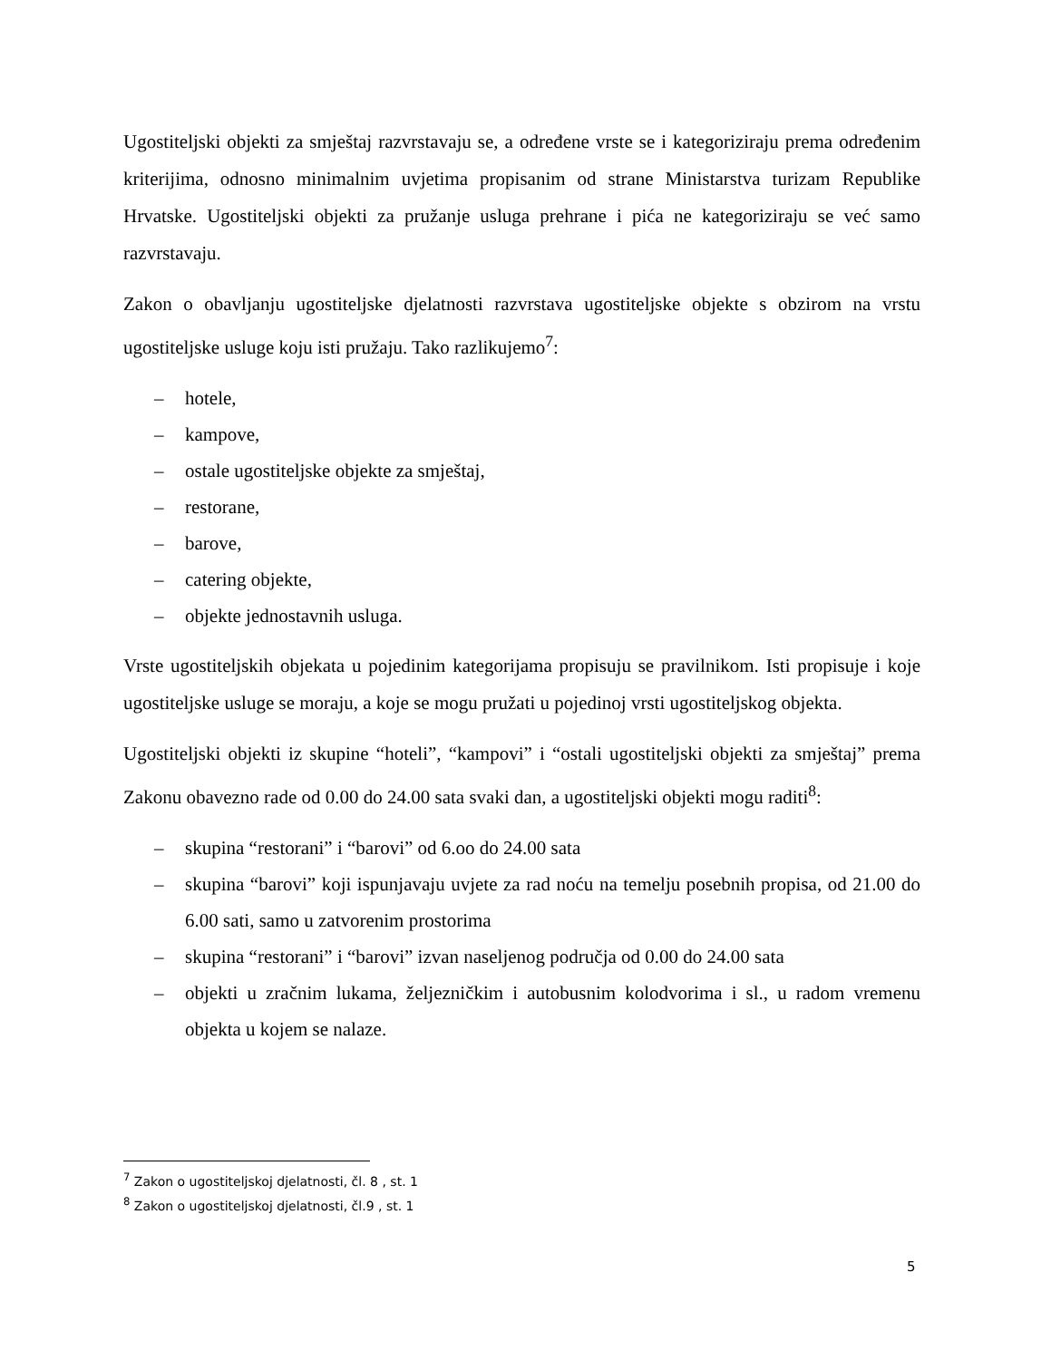Ugostiteljski objekti za smještaj razvrstavaju se, a određene vrste se i kategoriziraju prema određenim kriterijima, odnosno minimalnim uvjetima propisanim od strane Ministarstva turizam Republike Hrvatske. Ugostiteljski objekti za pružanje usluga prehrane i pića ne kategoriziraju se već samo razvrstavaju.
Zakon o obavljanju ugostiteljske djelatnosti razvrstava ugostiteljske objekte s obzirom na vrstu ugostiteljske usluge koju isti pružaju. Tako razlikujemo<sup>7</sup>:
– hotele,
– kampove,
– ostale ugostiteljske objekte za smještaj,
– restorane,
– barove,
– catering objekte,
– objekte jednostavnih usluga.
Vrste ugostiteljskih objekata u pojedinim kategorijama propisuju se pravilnikom. Isti propisuje i koje ugostiteljske usluge se moraju, a koje se mogu pružati u pojedinoj vrsti ugostiteljskog objekta.
Ugostiteljski objekti iz skupine “hoteli”, “kampovi” i “ostali ugostiteljski objekti za smještaj” prema Zakonu obavezno rade od 0.00 do 24.00 sata svaki dan, a ugostiteljski objekti mogu raditi<sup>8</sup>:
– skupina “restorani” i “barovi” od 6.oo do 24.00 sata
– skupina “barovi” koji ispunjavaju uvjete za rad noću na temelju posebnih propisa, od 21.00 do 6.00 sati, samo u zatvorenim prostorima
– skupina “restorani” i “barovi” izvan naseljenog područja od 0.00 do 24.00 sata
– objekti u zračnim lukama, željezničkim i autobusnim kolodvorima i sl., u radom vremenu objekta u kojem se nalaze.
<sup>7</sup> Zakon o ugostiteljskoj djelatnosti, čl. 8 , st. 1
<sup>8</sup> Zakon o ugostiteljskoj djelatnosti, čl.9 , st. 1
5